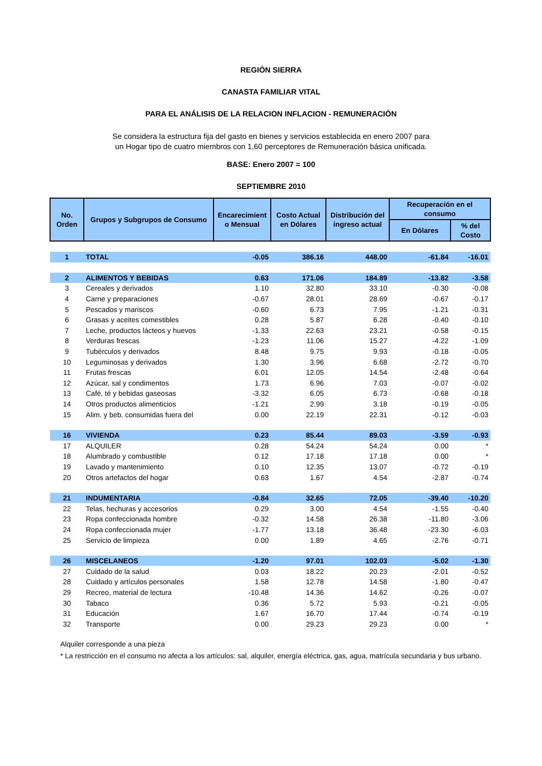REGIÓN SIERRA
CANASTA FAMILIAR VITAL
PARA EL ANÁLISIS DE LA RELACION INFLACION - REMUNERACIÓN
Se considera la estructura fija del gasto en bienes y servicios establecida en enero 2007 para un Hogar tipo de cuatro miembros con 1,60 perceptores de Remuneración básica unificada.
BASE: Enero 2007 = 100
SEPTIEMBRE 2010
| No. Orden | Grupos y Subgrupos de Consumo | Encarecimient o Mensual | Costo Actual en Dólares | Distribución del ingreso actual | Recuperación en el consumo | |
| --- | --- | --- | --- | --- | --- | --- |
| | | | | | En Dólares | % del Costo |
| 1 | TOTAL | -0.05 | 386.16 | 448.00 | -61.84 | -16.01 |
| 2 | ALIMENTOS Y BEBIDAS | 0.63 | 171.06 | 184.89 | -13.82 | -3.58 |
| 3 | Cereales y derivados | 1.10 | 32.80 | 33.10 | -0.30 | -0.08 |
| 4 | Carne y preparaciones | -0.67 | 28.01 | 28.69 | -0.67 | -0.17 |
| 5 | Pescados y mariscos | -0.60 | 6.73 | 7.95 | -1.21 | -0.31 |
| 6 | Grasas y aceites comestibles | 0.28 | 5.87 | 6.28 | -0.40 | -0.10 |
| 7 | Leche, productos lácteos y huevos | -1.33 | 22.63 | 23.21 | -0.58 | -0.15 |
| 8 | Verduras frescas | -1.23 | 11.06 | 15.27 | -4.22 | -1.09 |
| 9 | Tubérculos y derivados | 8.48 | 9.75 | 9.93 | -0.18 | -0.05 |
| 10 | Leguminosas y derivados | 1.30 | 3.96 | 6.68 | -2.72 | -0.70 |
| 11 | Frutas frescas | 6.01 | 12.05 | 14.54 | -2.48 | -0.64 |
| 12 | Azúcar, sal y condimentos | 1.73 | 6.96 | 7.03 | -0.07 | -0.02 |
| 13 | Café, té y bebidas gaseosas | -3.32 | 6.05 | 6.73 | -0.68 | -0.18 |
| 14 | Otros productos alimenticios | -1.21 | 2.99 | 3.18 | -0.19 | -0.05 |
| 15 | Alim. y beb. consumidas fuera del | 0.00 | 22.19 | 22.31 | -0.12 | -0.03 |
| 16 | VIVIENDA | 0.23 | 85.44 | 89.03 | -3.59 | -0.93 |
| 17 | ALQUILER | 0.28 | 54.24 | 54.24 | 0.00 | * |
| 18 | Alumbrado y combustible | 0.12 | 17.18 | 17.18 | 0.00 | * |
| 19 | Lavado y mantenimiento | 0.10 | 12.35 | 13.07 | -0.72 | -0.19 |
| 20 | Otros artefactos del hogar | 0.63 | 1.67 | 4.54 | -2.87 | -0.74 |
| 21 | INDUMENTARIA | -0.84 | 32.65 | 72.05 | -39.40 | -10.20 |
| 22 | Telas, hechuras y accesorios | 0.29 | 3.00 | 4.54 | -1.55 | -0.40 |
| 23 | Ropa confeccionada hombre | -0.32 | 14.58 | 26.38 | -11.80 | -3.06 |
| 24 | Ropa confeccionada mujer | -1.77 | 13.18 | 36.48 | -23.30 | -6.03 |
| 25 | Servicio de limpieza | 0.00 | 1.89 | 4.65 | -2.76 | -0.71 |
| 26 | MISCELANEOS | -1.20 | 97.01 | 102.03 | -5.02 | -1.30 |
| 27 | Cuidado de la salud | 0.03 | 18.22 | 20.23 | -2.01 | -0.52 |
| 28 | Cuidado y artículos personales | 1.58 | 12.78 | 14.58 | -1.80 | -0.47 |
| 29 | Recreo, material de lectura | -10.48 | 14.36 | 14.62 | -0.26 | -0.07 |
| 30 | Tabaco | 0.36 | 5.72 | 5.93 | -0.21 | -0.05 |
| 31 | Educación | 1.67 | 16.70 | 17.44 | -0.74 | -0.19 |
| 32 | Transporte | 0.00 | 29.23 | 29.23 | 0.00 | * |
Alquiler corresponde a una pieza
* La restricción en el consumo no afecta a los artículos: sal, alquiler, energía eléctrica, gas, agua, matrícula secundaria y bus urbano.